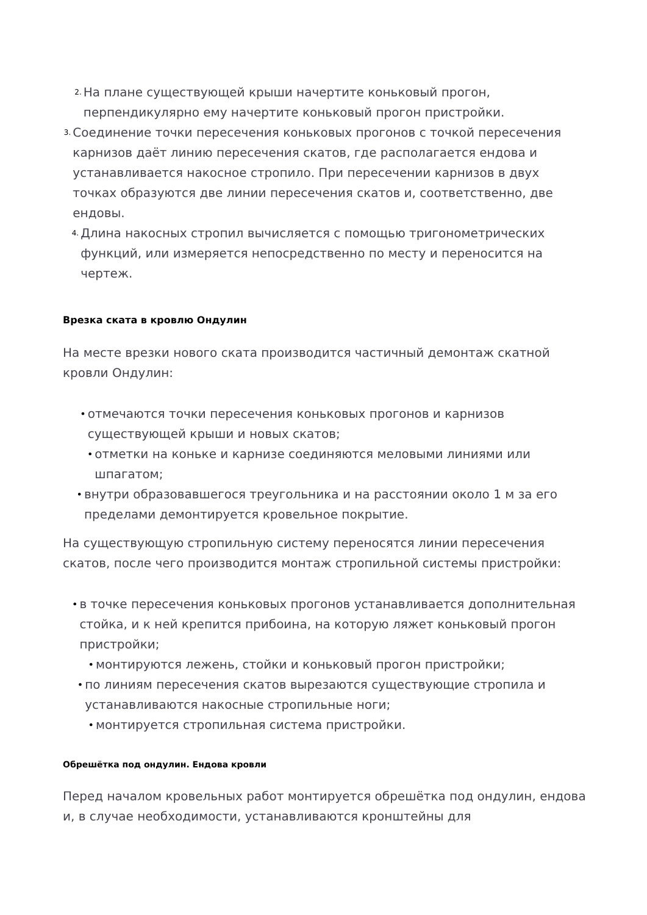2. На плане существующей крыши начертите коньковый прогон, перпендикулярно ему начертите коньковый прогон пристройки.
3. Соединение точки пересечения коньковых прогонов с точкой пересечения карнизов даёт линию пересечения скатов, где располагается ендова и устанавливается накосное стропило. При пересечении карнизов в двух точках образуются две линии пересечения скатов и, соответственно, две ендовы.
4. Длина накосных стропил вычисляется с помощью тригонометрических функций, или измеряется непосредственно по месту и переносится на чертеж.
Врезка ската в кровлю Ондулин
На месте врезки нового ската производится частичный демонтаж скатной кровли Ондулин:
• отмечаются точки пересечения коньковых прогонов и карнизов существующей крыши и новых скатов;
• отметки на коньке и карнизе соединяются меловыми линиями или шпагатом;
• внутри образовавшегося треугольника и на расстоянии около 1 м за его пределами демонтируется кровельное покрытие.
На существующую стропильную систему переносятся линии пересечения скатов, после чего производится монтаж стропильной системы пристройки:
• в точке пересечения коньковых прогонов устанавливается дополнительная стойка, и к ней крепится прибоина, на которую ляжет коньковый прогон пристройки;
• монтируются лежень, стойки и коньковый прогон пристройки;
• по линиям пересечения скатов вырезаются существующие стропила и устанавливаются накосные стропильные ноги;
• монтируется стропильная система пристройки.
Обрешётка под ондулин. Ендова кровли
Перед началом кровельных работ монтируется обрешётка под ондулин, ендова и, в случае необходимости, устанавливаются кронштейны для